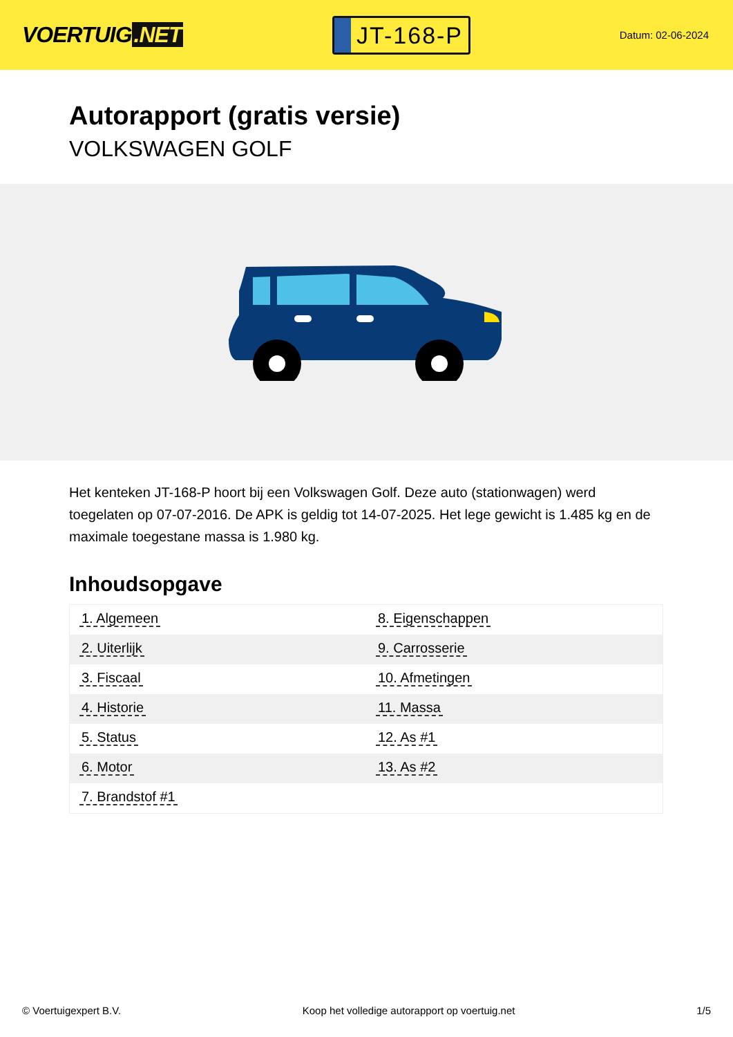VOERTUIG.NET
JT-168-P
Datum: 02-06-2024
Autorapport (gratis versie)
VOLKSWAGEN GOLF
Het kenteken JT-168-P hoort bij een Volkswagen Golf. Deze auto (stationwagen) werd toegelaten op 07-07-2016. De APK is geldig tot 14-07-2025. Het lege gewicht is 1.485 kg en de maximale toegestane massa is 1.980 kg.
Inhoudsopgave
| 1. Algemeen | 8. Eigenschappen |
| 2. Uiterlijk | 9. Carrosserie |
| 3. Fiscaal | 10. Afmetingen |
| 4. Historie | 11. Massa |
| 5. Status | 12. As #1 |
| 6. Motor | 13. As #2 |
| 7. Brandstof #1 | |
© Voertuigexpert B.V. Koop het volledige autorapport op voertuig.net
1/5